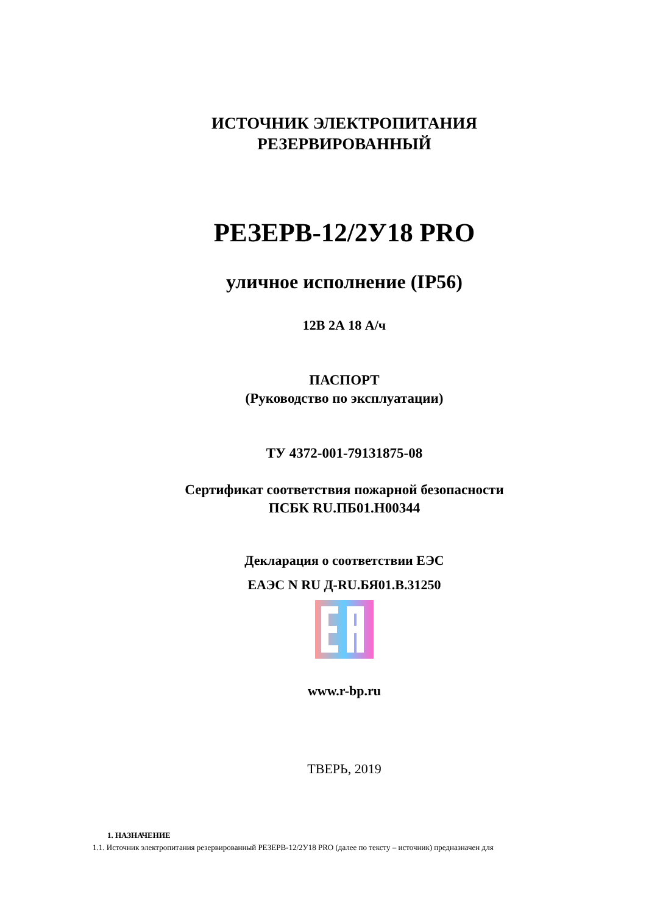ИСТОЧНИК ЭЛЕКТРОПИТАНИЯ
РЕЗЕРВИРОВАННЫЙ
РЕЗЕРВ-12/2У18 PRO
уличное исполнение (IP56)
12В 2А 18 А/ч
ПАСПОРТ
(Руководство по эксплуатации)
ТУ 4372-001-79131875-08
Сертификат соответствия пожарной безопасности
ПСБК RU.ПБ01.Н00344
Декларация о соответствии ЕЭС
ЕАЭС N RU Д-RU.БЯ01.В.31250
www.r-bp.ru
ТВЕРЬ, 2019
1. НАЗНАЧЕНИЕ
1.1. Источник электропитания резервированный РЕЗЕРВ-12/2У18 PRO (далее по тексту – источник) предназначен для